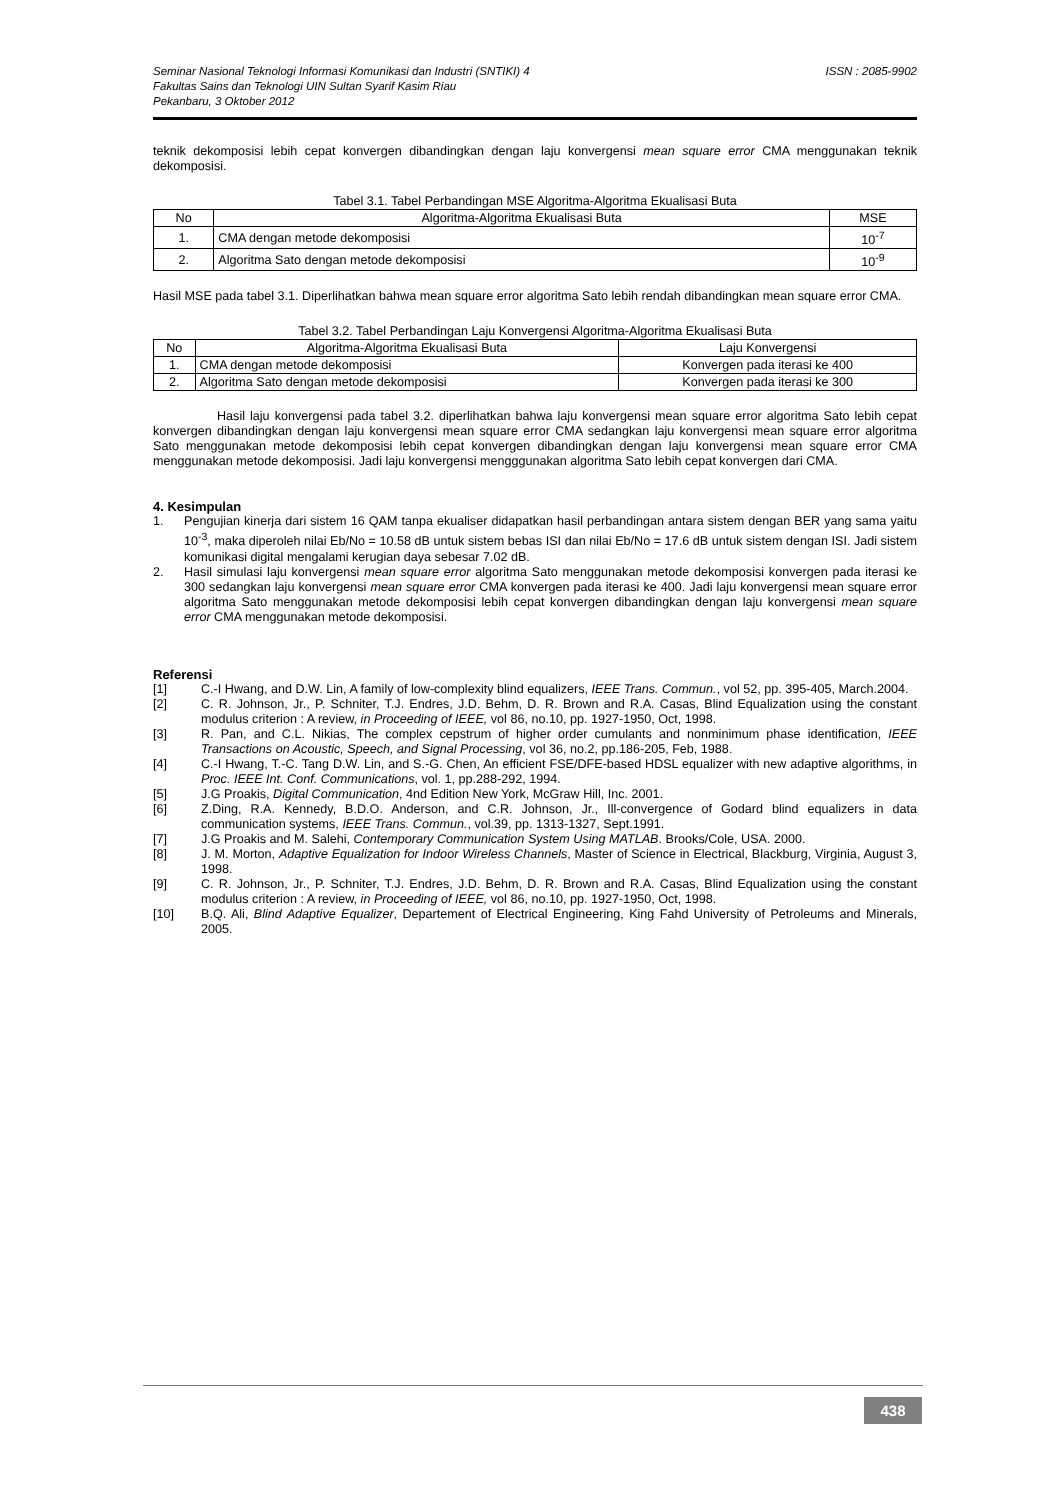Seminar Nasional Teknologi Informasi Komunikasi dan Industri (SNTIKI) 4
Fakultas Sains dan Teknologi UIN Sultan Syarif Kasim Riau
Pekanbaru, 3 Oktober 2012
ISSN : 2085-9902
teknik dekomposisi lebih cepat konvergen dibandingkan dengan laju konvergensi mean square error CMA menggunakan teknik dekomposisi.
Tabel 3.1. Tabel Perbandingan MSE Algoritma-Algoritma Ekualisasi Buta
| No | Algoritma-Algoritma Ekualisasi Buta | MSE |
| --- | --- | --- |
| 1. | CMA dengan metode dekomposisi | 10<sup>-7</sup> |
| 2. | Algoritma Sato dengan metode dekomposisi | 10<sup>-9</sup> |
Hasil MSE pada tabel 3.1. Diperlihatkan bahwa mean square error algoritma Sato lebih rendah dibandingkan mean square error CMA.
Tabel 3.2. Tabel Perbandingan Laju Konvergensi Algoritma-Algoritma Ekualisasi Buta
| No | Algoritma-Algoritma Ekualisasi Buta | Laju Konvergensi |
| --- | --- | --- |
| 1. | CMA dengan metode dekomposisi | Konvergen pada iterasi ke 400 |
| 2. | Algoritma Sato dengan metode dekomposisi | Konvergen pada iterasi ke 300 |
Hasil laju konvergensi pada tabel 3.2. diperlihatkan bahwa laju konvergensi mean square error algoritma Sato lebih cepat konvergen dibandingkan dengan laju konvergensi mean square error CMA sedangkan laju konvergensi mean square error algoritma Sato menggunakan metode dekomposisi lebih cepat konvergen dibandingkan dengan laju konvergensi mean square error CMA menggunakan metode dekomposisi. Jadi laju konvergensi mengggunakan algoritma Sato lebih cepat konvergen dari CMA.
4. Kesimpulan
1. Pengujian kinerja dari sistem 16 QAM tanpa ekualiser didapatkan hasil perbandingan antara sistem dengan BER yang sama yaitu 10<sup>-3</sup>, maka diperoleh nilai Eb/No = 10.58 dB untuk sistem bebas ISI dan nilai Eb/No = 17.6 dB untuk sistem dengan ISI. Jadi sistem komunikasi digital mengalami kerugian daya sebesar 7.02 dB.
2. Hasil simulasi laju konvergensi mean square error algoritma Sato menggunakan metode dekomposisi konvergen pada iterasi ke 300 sedangkan laju konvergensi mean square error CMA konvergen pada iterasi ke 400. Jadi laju konvergensi mean square error algoritma Sato menggunakan metode dekomposisi lebih cepat konvergen dibandingkan dengan laju konvergensi mean square error CMA menggunakan metode dekomposisi.
Referensi
[1] C.-I Hwang, and D.W. Lin, A family of low-complexity blind equalizers, IEEE Trans. Commun., vol 52, pp. 395-405, March.2004.
[2] C. R. Johnson, Jr., P. Schniter, T.J. Endres, J.D. Behm, D. R. Brown and R.A. Casas, Blind Equalization using the constant modulus criterion : A review, in Proceeding of IEEE, vol 86, no.10, pp. 1927-1950, Oct, 1998.
[3] R. Pan, and C.L. Nikias, The complex cepstrum of higher order cumulants and nonminimum phase identification, IEEE Transactions on Acoustic, Speech, and Signal Processing, vol 36, no.2, pp.186-205, Feb, 1988.
[4] C.-I Hwang, T.-C. Tang D.W. Lin, and S.-G. Chen, An efficient FSE/DFE-based HDSL equalizer with new adaptive algorithms, in Proc. IEEE Int. Conf. Communications, vol. 1, pp.288-292, 1994.
[5] J.G Proakis, Digital Communication, 4nd Edition New York, McGraw Hill, Inc. 2001.
[6] Z.Ding, R.A. Kennedy, B.D.O. Anderson, and C.R. Johnson, Jr., Ill-convergence of Godard blind equalizers in data communication systems, IEEE Trans. Commun., vol.39, pp. 1313-1327, Sept.1991.
[7] J.G Proakis and M. Salehi, Contemporary Communication System Using MATLAB. Brooks/Cole, USA. 2000.
[8] J. M. Morton, Adaptive Equalization for Indoor Wireless Channels, Master of Science in Electrical, Blackburg, Virginia, August 3, 1998.
[9] C. R. Johnson, Jr., P. Schniter, T.J. Endres, J.D. Behm, D. R. Brown and R.A. Casas, Blind Equalization using the constant modulus criterion : A review, in Proceeding of IEEE, vol 86, no.10, pp. 1927-1950, Oct, 1998.
[10] B.Q. Ali, Blind Adaptive Equalizer, Departement of Electrical Engineering, King Fahd University of Petroleums and Minerals, 2005.
438